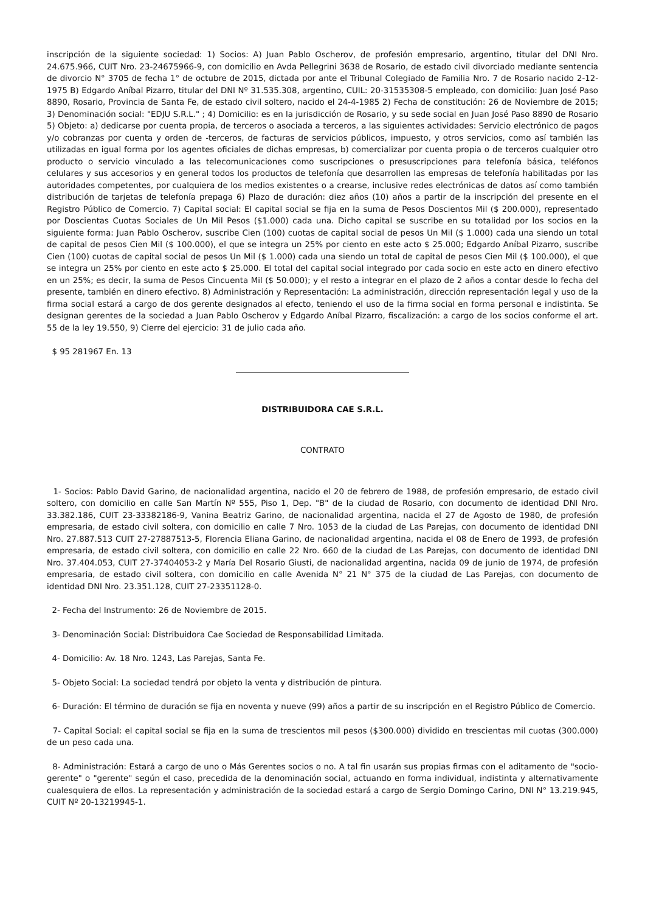inscripción de la siguiente sociedad: 1) Socios: A) Juan Pablo Oscherov, de profesión empresario, argentino, titular del DNI Nro. 24.675.966, CUIT Nro. 23-24675966-9, con domicilio en Avda Pellegrini 3638 de Rosario, de estado civil divorciado mediante sentencia de divorcio N° 3705 de fecha 1° de octubre de 2015, dictada por ante el Tribunal Colegiado de Familia Nro. 7 de Rosario nacido 2-12-1975 B) Edgardo Aníbal Pizarro, titular del DNI Nº 31.535.308, argentino, CUIL: 20-31535308-5 empleado, con domicilio: Juan José Paso 8890, Rosario, Provincia de Santa Fe, de estado civil soltero, nacido el 24-4-1985 2) Fecha de constitución: 26 de Noviembre de 2015; 3) Denominación social: "EDJU S.R.L." ; 4) Domicilio: es en la jurisdicción de Rosario, y su sede social en Juan José Paso 8890 de Rosario 5) Objeto: a) dedicarse por cuenta propia, de terceros o asociada a terceros, a las siguientes actividades: Servicio electrónico de pagos y/o cobranzas por cuenta y orden de -terceros, de facturas de servicios públicos, impuesto, y otros servicios, como así también las utilizadas en igual forma por los agentes oficiales de dichas empresas, b) comercializar por cuenta propia o de terceros cualquier otro producto o servicio vinculado a las telecomunicaciones como suscripciones o presuscripciones para telefonía básica, teléfonos celulares y sus accesorios y en general todos los productos de telefonía que desarrollen las empresas de telefonía habilitadas por las autoridades competentes, por cualquiera de los medios existentes o a crearse, inclusive redes electrónicas de datos así como también distribución de tarjetas de telefonía prepaga 6) Plazo de duración: diez años (10) años a partir de la inscripción del presente en el Registro Público de Comercio. 7) Capital social: El capital social se fija en la suma de Pesos Doscientos Mil ($ 200.000), representado por Doscientas Cuotas Sociales de Un Mil Pesos ($1.000) cada una. Dicho capital se suscribe en su totalidad por los socios en la siguiente forma: Juan Pablo Oscherov, suscribe Cien (100) cuotas de capital social de pesos Un Mil ($ 1.000) cada una siendo un total de capital de pesos Cien Mil ($ 100.000), el que se integra un 25% por ciento en este acto $ 25.000; Edgardo Aníbal Pizarro, suscribe Cien (100) cuotas de capital social de pesos Un Mil ($ 1.000) cada una siendo un total de capital de pesos Cien Mil ($ 100.000), el que se integra un 25% por ciento en este acto $ 25.000. El total del capital social integrado por cada socio en este acto en dinero efectivo en un 25%; es decir, la suma de Pesos Cincuenta Mil ($ 50.000); y el resto a integrar en el plazo de 2 años a contar desde lo fecha del presente, también en dinero efectivo. 8) Administración y Representación: La administración, dirección representación legal y uso de la firma social estará a cargo de dos gerente designados al efecto, teniendo el uso de la firma social en forma personal e indistinta. Se designan gerentes de la sociedad a Juan Pablo Oscherov y Edgardo Aníbal Pizarro, fiscalización: a cargo de los socios conforme el art. 55 de la ley 19.550, 9) Cierre del ejercicio: 31 de julio cada año.
$ 95 281967 En. 13
DISTRIBUIDORA CAE S.R.L.
CONTRATO
1- Socios: Pablo David Garino, de nacionalidad argentina, nacido el 20 de febrero de 1988, de profesión empresario, de estado civil soltero, con domicilio en calle San Martín Nº 555, Piso 1, Dep. "B" de la ciudad de Rosario, con documento de identidad DNI Nro. 33.382.186, CUIT 23-33382186-9, Vanina Beatriz Garino, de nacionalidad argentina, nacida el 27 de Agosto de 1980, de profesión empresaria, de estado civil soltera, con domicilio en calle 7 Nro. 1053 de la ciudad de Las Parejas, con documento de identidad DNI Nro. 27.887.513 CUIT 27-27887513-5, Florencia Eliana Garino, de nacionalidad argentina, nacida el 08 de Enero de 1993, de profesión empresaria, de estado civil soltera, con domicilio en calle 22 Nro. 660 de la ciudad de Las Parejas, con documento de identidad DNI Nro. 37.404.053, CUIT 27-37404053-2 y María Del Rosario Giusti, de nacionalidad argentina, nacida 09 de junio de 1974, de profesión empresaria, de estado civil soltera, con domicilio en calle Avenida N° 21 N° 375 de la ciudad de Las Parejas, con documento de identidad DNI Nro. 23.351.128, CUIT 27-23351128-0.
2- Fecha del Instrumento: 26 de Noviembre de 2015.
3- Denominación Social: Distribuidora Cae Sociedad de Responsabilidad Limitada.
4- Domicilio: Av. 18 Nro. 1243, Las Parejas, Santa Fe.
5- Objeto Social: La sociedad tendrá por objeto la venta y distribución de pintura.
6- Duración: El término de duración se fija en noventa y nueve (99) años a partir de su inscripción en el Registro Público de Comercio.
7- Capital Social: el capital social se fija en la suma de trescientos mil pesos ($300.000) dividido en trescientas mil cuotas (300.000) de un peso cada una.
8- Administración: Estará a cargo de uno o Más Gerentes socios o no. A tal fin usarán sus propias firmas con el aditamento de "socio-gerente" o "gerente" según el caso, precedida de la denominación social, actuando en forma individual, indistinta y alternativamente cualesquiera de ellos. La representación y administración de la sociedad estará a cargo de Sergio Domingo Carino, DNI N° 13.219.945, CUIT Nº 20-13219945-1.